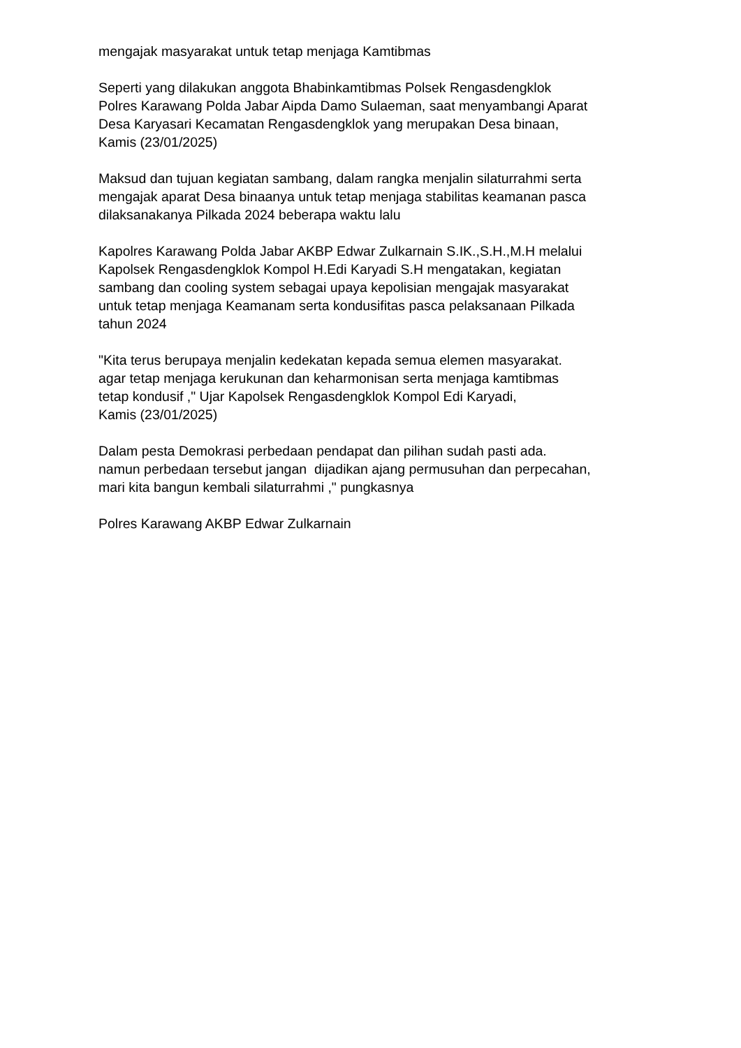mengajak masyarakat untuk tetap menjaga Kamtibmas
Seperti yang dilakukan anggota Bhabinkamtibmas Polsek Rengasdengklok
Polres Karawang Polda Jabar Aipda Damo Sulaeman, saat menyambangi Aparat
Desa Karyasari Kecamatan Rengasdengklok yang merupakan Desa binaan,
Kamis (23/01/2025)
Maksud dan tujuan kegiatan sambang, dalam rangka menjalin silaturrahmi serta
mengajak aparat Desa binaanya untuk tetap menjaga stabilitas keamanan pasca
dilaksanakanya Pilkada 2024 beberapa waktu lalu
Kapolres Karawang Polda Jabar AKBP Edwar Zulkarnain S.IK.,S.H.,M.H melalui
Kapolsek Rengasdengklok Kompol H.Edi Karyadi S.H mengatakan, kegiatan
sambang dan cooling system sebagai upaya kepolisian mengajak masyarakat
untuk tetap menjaga Keamanam serta kondusifitas pasca pelaksanaan Pilkada
tahun 2024
"Kita terus berupaya menjalin kedekatan kepada semua elemen masyarakat.
agar tetap menjaga kerukunan dan keharmonisan serta menjaga kamtibmas
tetap kondusif ," Ujar Kapolsek Rengasdengklok Kompol Edi Karyadi,
Kamis (23/01/2025)
Dalam pesta Demokrasi perbedaan pendapat dan pilihan sudah pasti ada.
namun perbedaan tersebut jangan dijadikan ajang permusuhan dan perpecahan,
mari kita bangun kembali silaturrahmi ," pungkasnya
Polres Karawang AKBP Edwar Zulkarnain